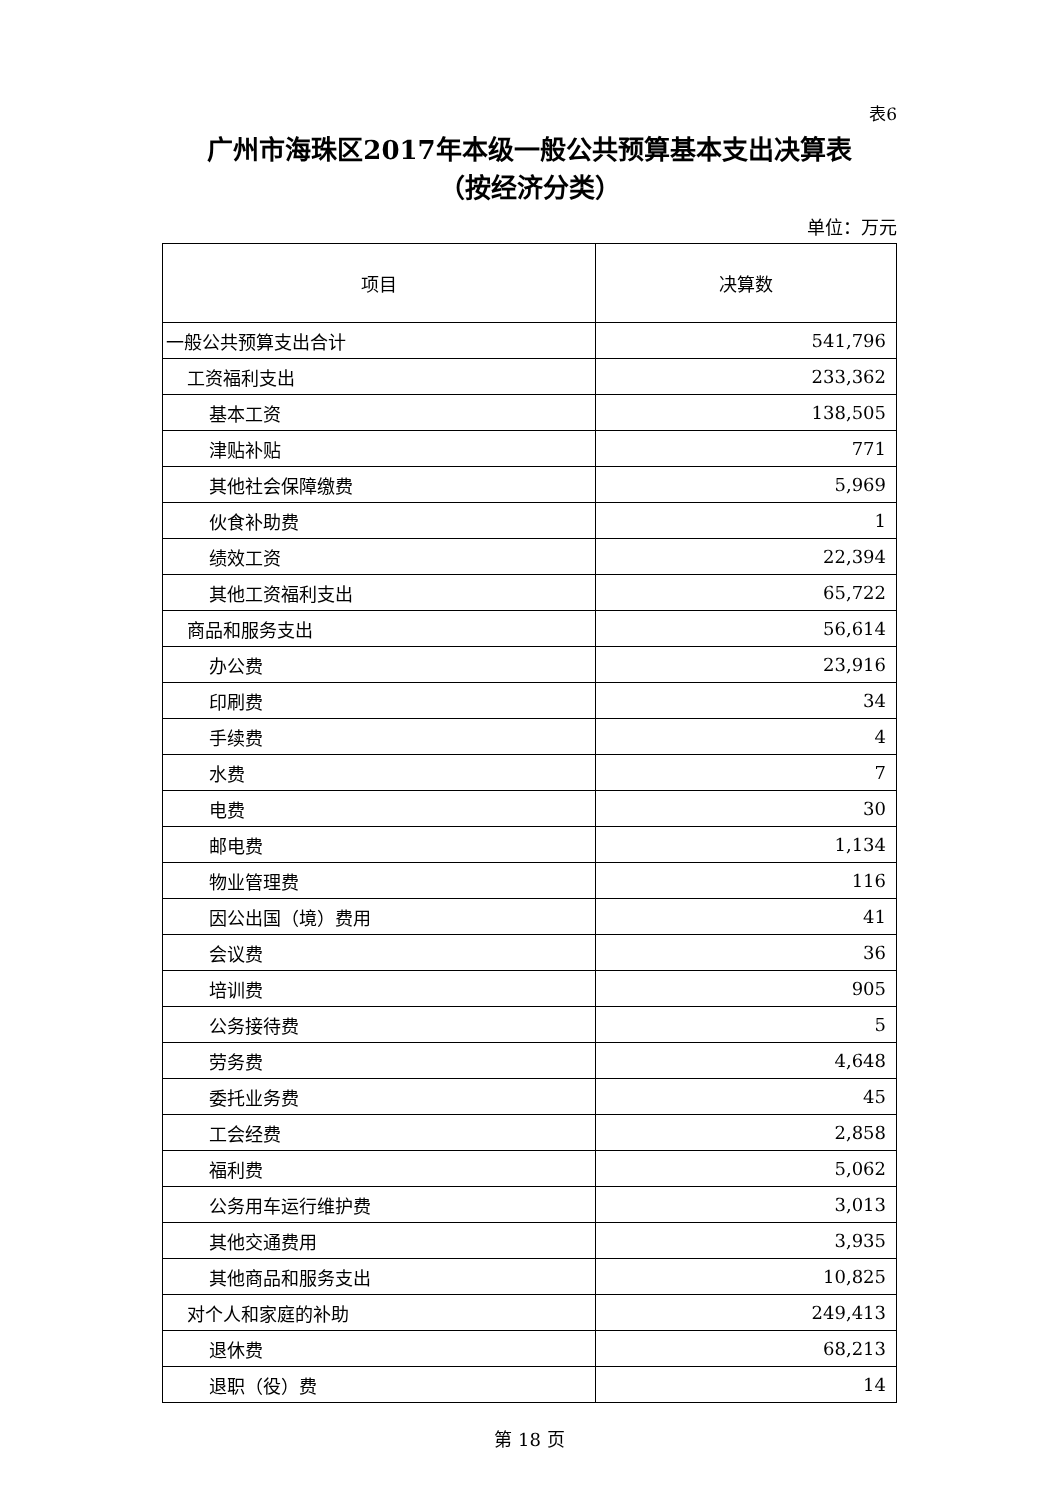表6
广州市海珠区2017年本级一般公共预算基本支出决算表
（按经济分类）
单位：万元
| 项目 | 决算数 |
| --- | --- |
| 一般公共预算支出合计 | 541,796 |
| 工资福利支出 | 233,362 |
| 基本工资 | 138,505 |
| 津贴补贴 | 771 |
| 其他社会保障缴费 | 5,969 |
| 伙食补助费 | 1 |
| 绩效工资 | 22,394 |
| 其他工资福利支出 | 65,722 |
| 商品和服务支出 | 56,614 |
| 办公费 | 23,916 |
| 印刷费 | 34 |
| 手续费 | 4 |
| 水费 | 7 |
| 电费 | 30 |
| 邮电费 | 1,134 |
| 物业管理费 | 116 |
| 因公出国（境）费用 | 41 |
| 会议费 | 36 |
| 培训费 | 905 |
| 公务接待费 | 5 |
| 劳务费 | 4,648 |
| 委托业务费 | 45 |
| 工会经费 | 2,858 |
| 福利费 | 5,062 |
| 公务用车运行维护费 | 3,013 |
| 其他交通费用 | 3,935 |
| 其他商品和服务支出 | 10,825 |
| 对个人和家庭的补助 | 249,413 |
| 退休费 | 68,213 |
| 退职（役）费 | 14 |
第 18 页